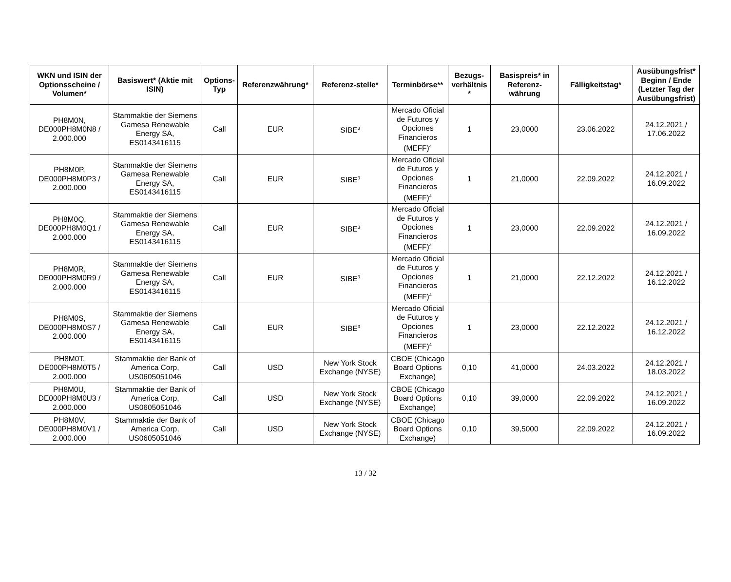| WKN und ISIN der Optionsscheine / Volumen* | Basiswert* (Aktie mit ISIN) | Options-Typ | Referenzwährung* | Referenz-stelle* | Terminbörse** | Bezugs-verhältnis * | Basispreis* in Referenz-währung | Fälligkeitstag* | Ausübungsfrist* Beginn / Ende (Letzter Tag der Ausübungsfrist) |
| --- | --- | --- | --- | --- | --- | --- | --- | --- | --- |
| PH8M0N, DE000PH8M0N8 / 2.000.000 | Stammaktie der Siemens Gamesa Renewable Energy SA, ES0143416115 | Call | EUR | SIBE<sup>3</sup> | Mercado Oficial de Futuros y Opciones Financieros (MEFF)<sup>4</sup> | 1 | 23,0000 | 23.06.2022 | 24.12.2021 / 17.06.2022 |
| PH8M0P, DE000PH8M0P3 / 2.000.000 | Stammaktie der Siemens Gamesa Renewable Energy SA, ES0143416115 | Call | EUR | SIBE<sup>3</sup> | Mercado Oficial de Futuros y Opciones Financieros (MEFF)<sup>4</sup> | 1 | 21,0000 | 22.09.2022 | 24.12.2021 / 16.09.2022 |
| PH8M0Q, DE000PH8M0Q1 / 2.000.000 | Stammaktie der Siemens Gamesa Renewable Energy SA, ES0143416115 | Call | EUR | SIBE<sup>3</sup> | Mercado Oficial de Futuros y Opciones Financieros (MEFF)<sup>4</sup> | 1 | 23,0000 | 22.09.2022 | 24.12.2021 / 16.09.2022 |
| PH8M0R, DE000PH8M0R9 / 2.000.000 | Stammaktie der Siemens Gamesa Renewable Energy SA, ES0143416115 | Call | EUR | SIBE<sup>3</sup> | Mercado Oficial de Futuros y Opciones Financieros (MEFF)<sup>4</sup> | 1 | 21,0000 | 22.12.2022 | 24.12.2021 / 16.12.2022 |
| PH8M0S, DE000PH8M0S7 / 2.000.000 | Stammaktie der Siemens Gamesa Renewable Energy SA, ES0143416115 | Call | EUR | SIBE<sup>3</sup> | Mercado Oficial de Futuros y Opciones Financieros (MEFF)<sup>4</sup> | 1 | 23,0000 | 22.12.2022 | 24.12.2021 / 16.12.2022 |
| PH8M0T, DE000PH8M0T5 / 2.000.000 | Stammaktie der Bank of America Corp, US0605051046 | Call | USD | New York Stock Exchange (NYSE) | CBOE (Chicago Board Options Exchange) | 0,10 | 41,0000 | 24.03.2022 | 24.12.2021 / 18.03.2022 |
| PH8M0U, DE000PH8M0U3 / 2.000.000 | Stammaktie der Bank of America Corp, US0605051046 | Call | USD | New York Stock Exchange (NYSE) | CBOE (Chicago Board Options Exchange) | 0,10 | 39,0000 | 22.09.2022 | 24.12.2021 / 16.09.2022 |
| PH8M0V, DE000PH8M0V1 / 2.000.000 | Stammaktie der Bank of America Corp, US0605051046 | Call | USD | New York Stock Exchange (NYSE) | CBOE (Chicago Board Options Exchange) | 0,10 | 39,5000 | 22.09.2022 | 24.12.2021 / 16.09.2022 |
13 / 32